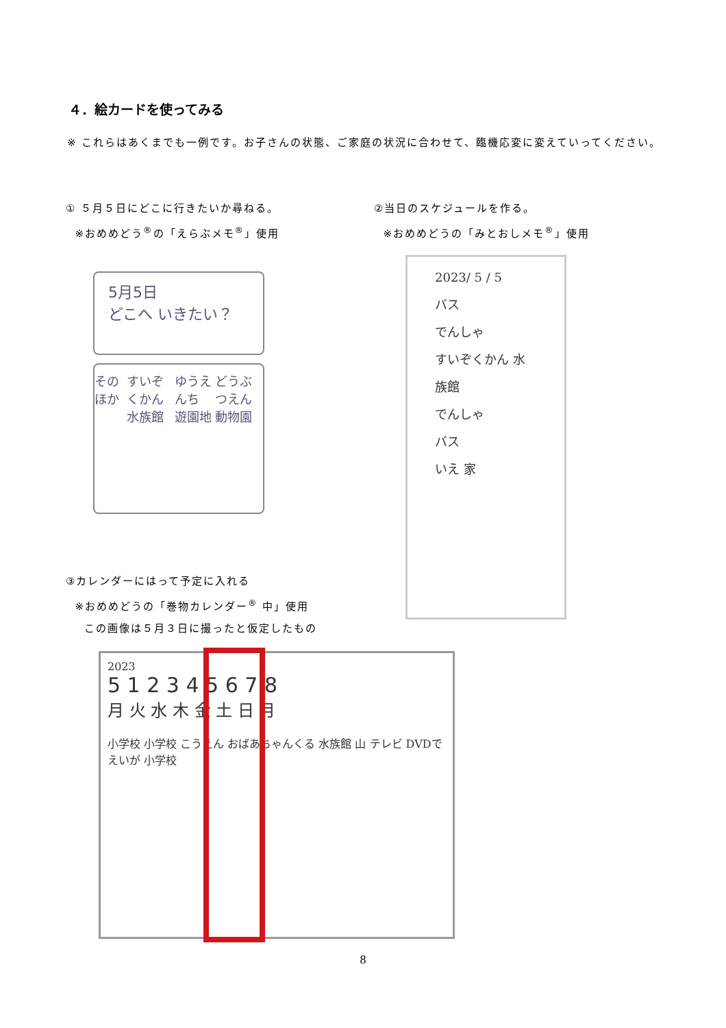４．絵カードを使ってみる
※ これらはあくまでも一例です。お子さんの状態、ご家庭の状況に合わせて、臨機応変に変えていってください。
① ５月５日にどこに行きたいか尋ねる。
※おめめどう<sup>®</sup>の「えらぶメモ<sup>®</sup>」使用
②当日のスケジュールを作る。
※おめめどうの「みとおしメモ<sup>®</sup>」使用
5月5日
どこへ いきたい？
そのほか すいぞくかん
水族館 ゆうえんち
遊園地 どうぶつえん
動物園
2023/ 5 / 5
バス
でんしゃ
すいぞくかん 水族館
でんしゃ
バス
いえ 家
③カレンダーにはって予定に入れる
※おめめどうの「巻物カレンダー<sup>®</sup> 中」使用
この画像は５月３日に撮ったと仮定したもの
2023
5 1 2 3 4 5 6 7 8
月 火 水 木 金 土 日 月
小学校 小学校 こうえん おばあちゃんくる 水族館 山 テレビ DVDでえいが 小学校
8